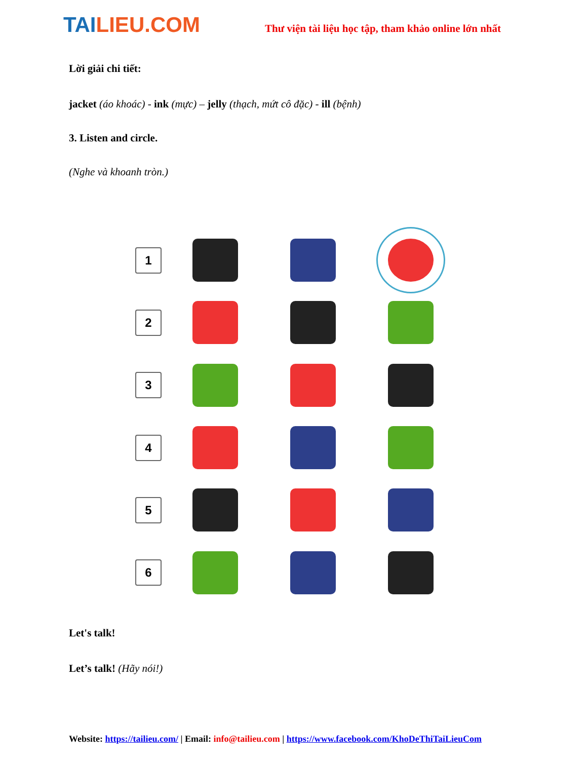TAILIEU.COM
Thư viện tài liệu học tập, tham khảo online lớn nhất
Lời giải chi tiết:
jacket (áo khoác) - ink (mực) – jelly (thạch, mứt cô đặc) - ill (bệnh)
3. Listen and circle.
(Nghe và khoanh tròn.)
1
2
3
4
5
6
Let's talk!
Let’s talk! (Hãy nói!)
Website: https://tailieu.com/ | Email: info@tailieu.com | https://www.facebook.com/KhoDeThiTaiLieuCom